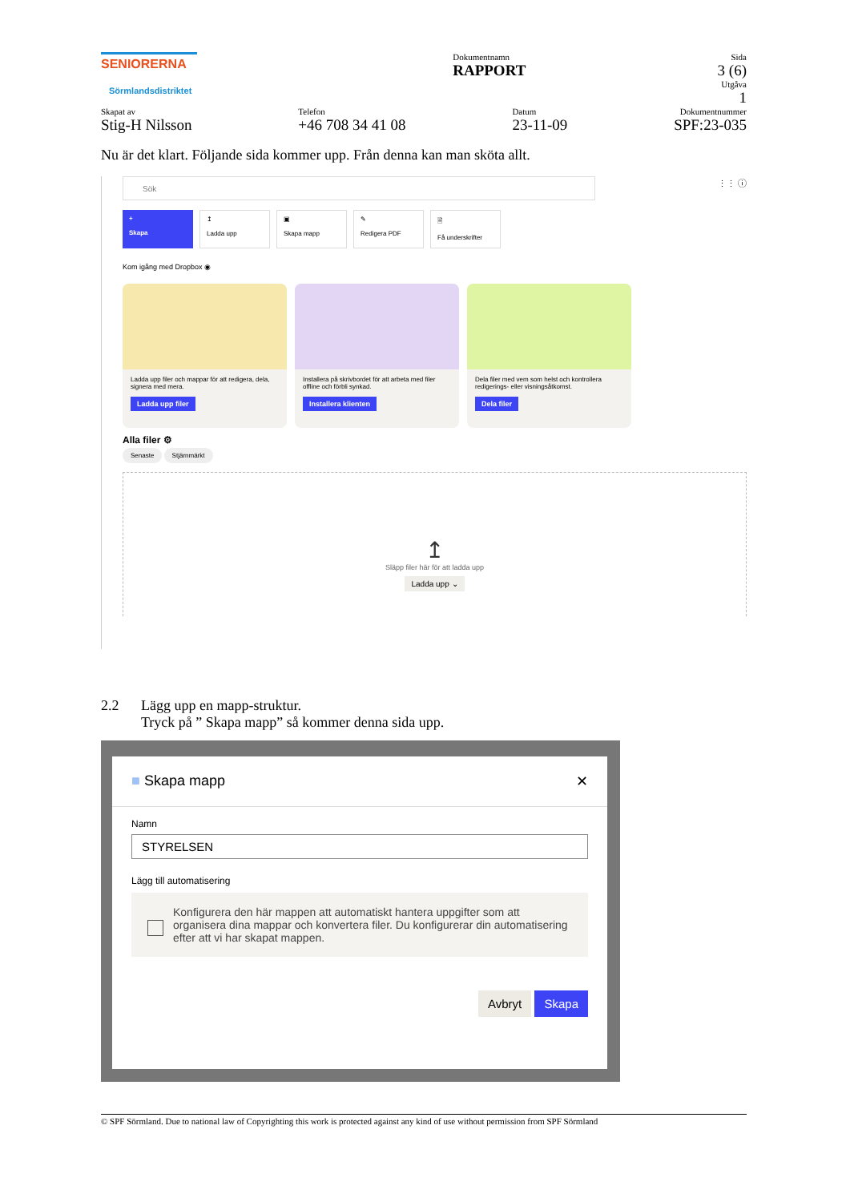SENIORERNA
Sörmlandsdistriktet
Dokumentnamn
RAPPORT
Sida
3 (6)
Utgåva
1
Skapat av
Stig-H Nilsson
Telefon
+46 708 34 41 08
Datum
23-11-09
Dokumentnummer
SPF:23-035
Nu är det klart. Följande sida kommer upp. Från denna kan man sköta allt.
Sök
⋮⋮ ⓘ
+
Skapa
↥
Ladda upp
▣
Skapa mapp
✎
Redigera PDF
🗎
Få underskrifter
Kom igång med Dropbox ◉
Ladda upp filer och mappar för att redigera, dela, signera med mera.
Ladda upp filer
Installera på skrivbordet för att arbeta med filer offline och förbli synkad.
Installera klienten
Dela filer med vem som helst och kontrollera redigerings- eller visningsåtkomst.
Dela filer
Alla filer ⚙
Senaste Stjärnmärkt
↥
Släpp filer här för att ladda upp
Ladda upp ⌄
2.2 Lägg upp en mapp-struktur.
Tryck på ” Skapa mapp” så kommer denna sida upp.
■ Skapa mapp ✕
Namn
STYRELSEN
Lägg till automatisering
Konfigurera den här mappen att automatiskt hantera uppgifter som att organisera dina mappar och konvertera filer. Du konfigurerar din automatisering efter att vi har skapat mappen.
Avbryt Skapa
© SPF Sörmland. Due to national law of Copyrighting this work is protected against any kind of use without permission from SPF Sörmland